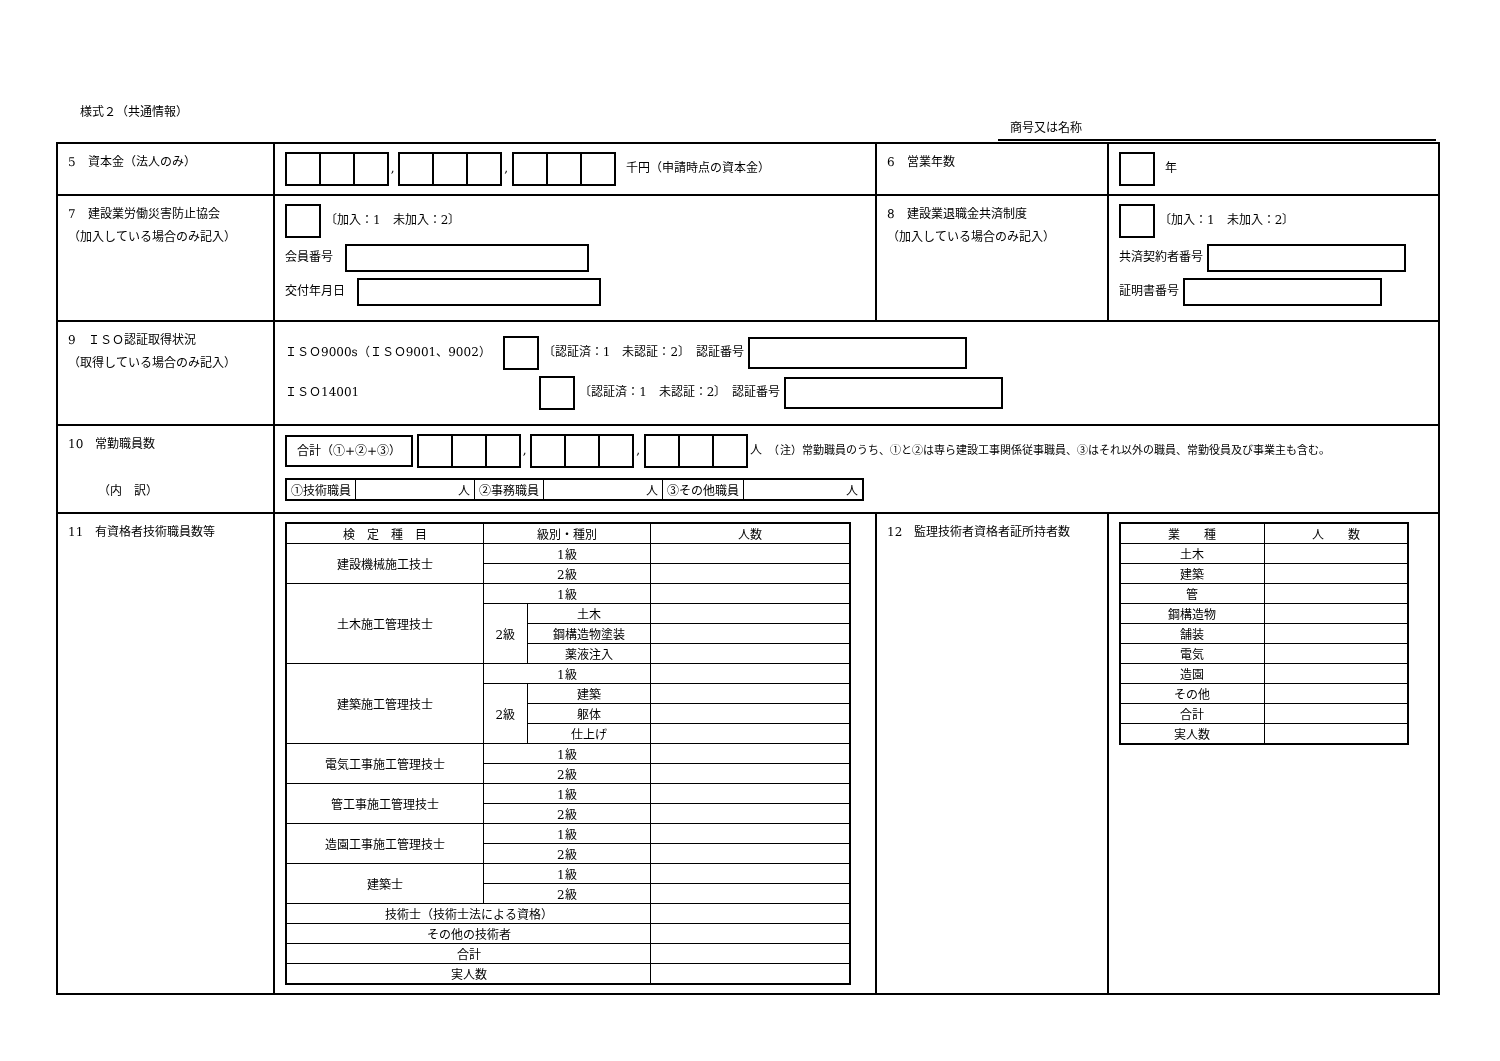様式２（共通情報）
商号又は名称
| 5 資本金（法人のみ） | , , 千円（申請時点の資本金） | 6 営業年数 | 年 |
| 7 建設業労働災害防止協会 （加入している場合のみ記入） | 〔加入：1 未加入：2〕 会員番号 交付年月日 | 8 建設業退職金共済制度 （加入している場合のみ記入） | 〔加入：1 未加入：2〕 共済契約者番号 証明書番号 |
| 9 ＩＳＯ認証取得状況 （取得している場合のみ記入） | ＩＳＯ9000s（ＩＳＯ9001、9002） 〔認証済：1 未認証：2〕 認証番号 ＩＳＯ14001 〔認証済：1 未認証：2〕 認証番号 | | |
| 10 常勤職員数 （内 訳） | 合計（①+②+③） , , 人 （注）常勤職員のうち、①と②は専ら建設工事関係従事職員、③はそれ以外の職員、常勤役員及び事業主も含む。 / ①技術職員 / 人 / ②事務職員 / 人 / ③その他職員 / 人 / | | |
| 11 有資格者技術職員数等 | / 検 定 種 目 / 級別・種別 / / 人数 / / --- / --- / --- / --- / / 建設機械施工技士 / 1級 / / / / / 2級 / / / / 土木施工管理技士 / 1級 / / / / / 2級 / 土木 / / / / / 鋼構造物塗装 / / / / / 薬液注入 / / / 建築施工管理技士 / 1級 / / / / / 2級 / 建築 / / / / / 躯体 / / / / / 仕上げ / / / 電気工事施工管理技士 / 1級 / / / / / 2級 / / / / 管工事施工管理技士 / 1級 / / / / / 2級 / / / / 造園工事施工管理技士 / 1級 / / / / / 2級 / / / / 建築士 / 1級 / / / / / 2級 / / / / 技術士（技術士法による資格） / / / / / その他の技術者 / / / / / 合計 / / / / / 実人数 / / / / | 12 監理技術者資格者証所持者数 | / 業 種 / 人 数 / / --- / --- / / 土木 / / / 建築 / / / 管 / / / 鋼構造物 / / / 舗装 / / / 電気 / / / 造園 / / / その他 / / / 合計 / / / 実人数 / / |